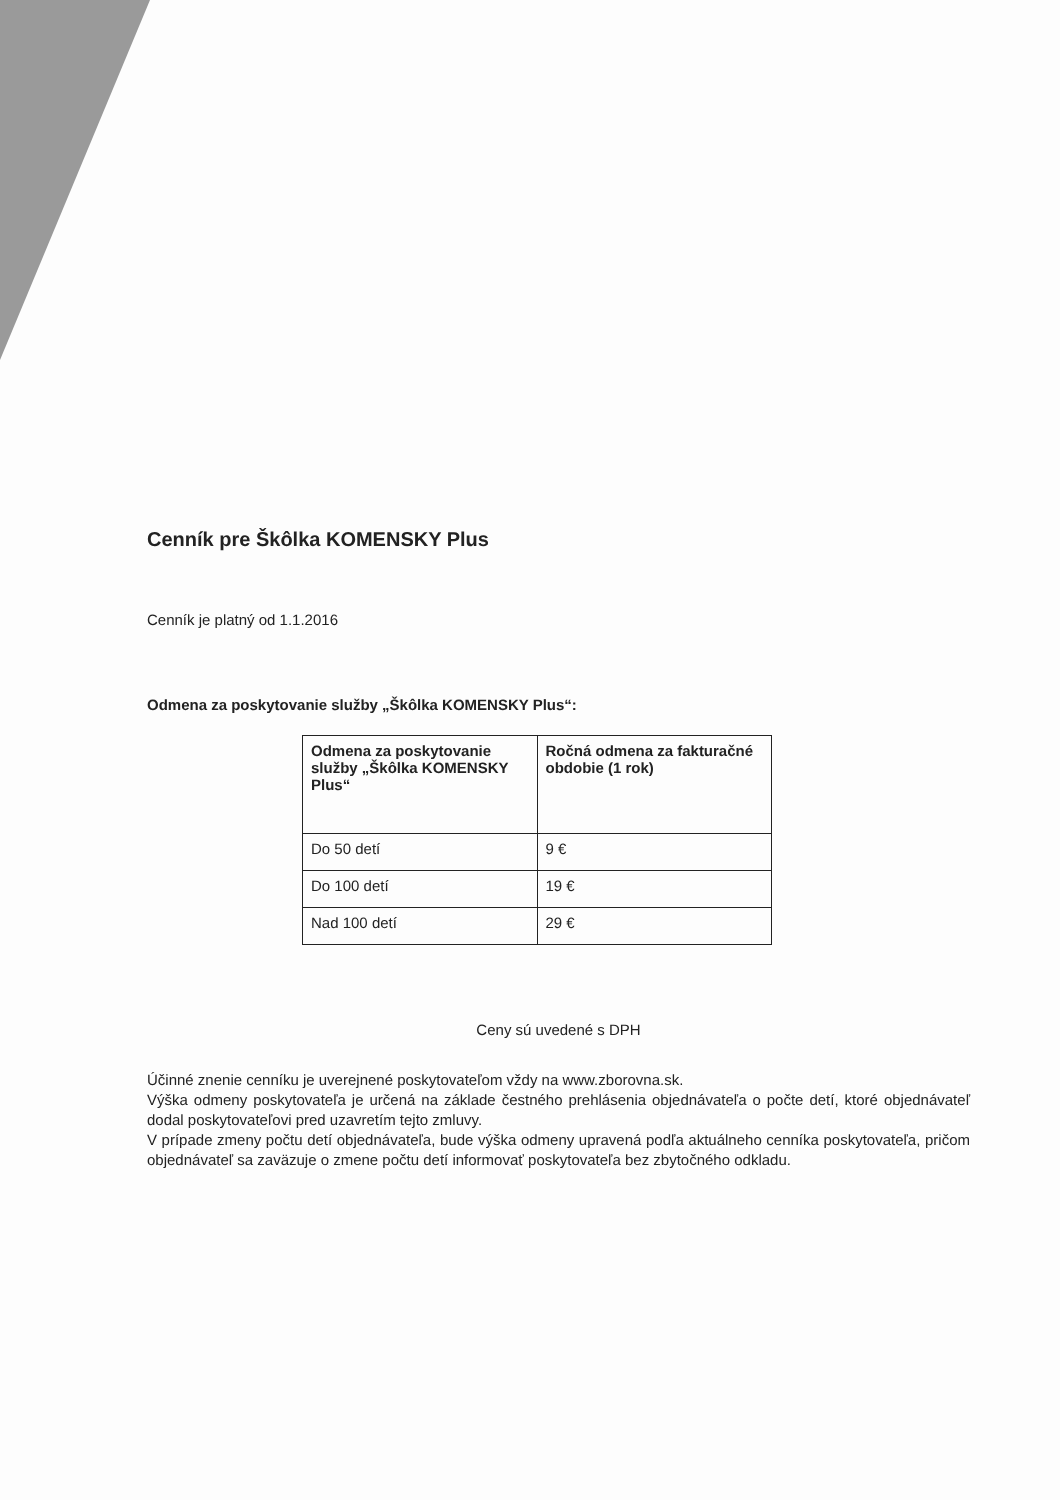Cenník pre Škôlka KOMENSKY Plus
Cenník je platný od 1.1.2016
Odmena za poskytovanie služby „Škôlka KOMENSKY Plus“:
| Odmena za poskytovanie služby „Škôlka KOMENSKY Plus“ | Ročná odmena za fakturačné obdobie (1 rok) |
| --- | --- |
| Do 50 detí | 9 € |
| Do 100 detí | 19 € |
| Nad 100 detí | 29 € |
Ceny sú uvedené s DPH
Účinné znenie cenníku je uverejnené poskytovateľom vždy na www.zborovna.sk.
Výška odmeny poskytovateľa je určená na základe čestného prehlásenia objednávateľa o počte detí, ktoré objednávateľ dodal poskytovateľovi pred uzavretím tejto zmluvy.
V prípade zmeny počtu detí objednávateľa, bude výška odmeny upravená podľa aktuálneho cenníka poskytovateľa, pričom objednávateľ sa zaväzuje o zmene počtu detí informovať poskytovateľa bez zbytočného odkladu.